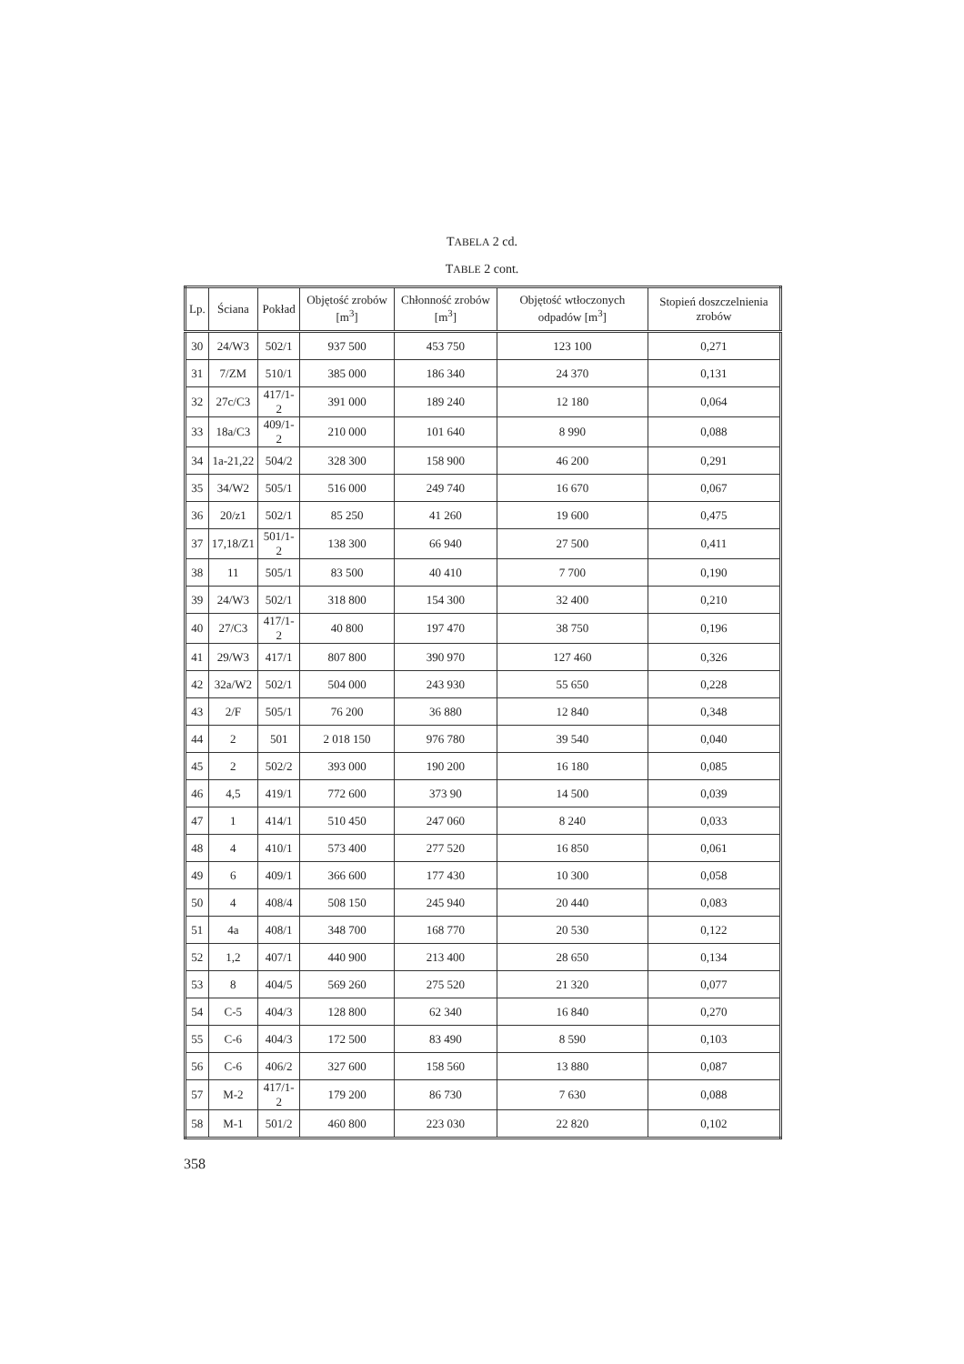TABELA 2 cd.
TABLE 2 cont.
| Lp. | Ściana | Pokład | Objętość zrobów [m<sup>3</sup>] | Chłonność zrobów [m<sup>3</sup>] | Objętość wtłoczonych odpadów [m<sup>3</sup>] | Stopień doszczelnienia zrobów |
| --- | --- | --- | --- | --- | --- | --- |
| 30 | 24/W3 | 502/1 | 937 500 | 453 750 | 123 100 | 0,271 |
| 31 | 7/ZM | 510/1 | 385 000 | 186 340 | 24 370 | 0,131 |
| 32 | 27c/C3 | 417/1-2 | 391 000 | 189 240 | 12 180 | 0,064 |
| 33 | 18a/C3 | 409/1-2 | 210 000 | 101 640 | 8 990 | 0,088 |
| 34 | 1a-21,22 | 504/2 | 328 300 | 158 900 | 46 200 | 0,291 |
| 35 | 34/W2 | 505/1 | 516 000 | 249 740 | 16 670 | 0,067 |
| 36 | 20/z1 | 502/1 | 85 250 | 41 260 | 19 600 | 0,475 |
| 37 | 17,18/Z1 | 501/1-2 | 138 300 | 66 940 | 27 500 | 0,411 |
| 38 | 11 | 505/1 | 83 500 | 40 410 | 7 700 | 0,190 |
| 39 | 24/W3 | 502/1 | 318 800 | 154 300 | 32 400 | 0,210 |
| 40 | 27/C3 | 417/1-2 | 40 800 | 197 470 | 38 750 | 0,196 |
| 41 | 29/W3 | 417/1 | 807 800 | 390 970 | 127 460 | 0,326 |
| 42 | 32a/W2 | 502/1 | 504 000 | 243 930 | 55 650 | 0,228 |
| 43 | 2/F | 505/1 | 76 200 | 36 880 | 12 840 | 0,348 |
| 44 | 2 | 501 | 2 018 150 | 976 780 | 39 540 | 0,040 |
| 45 | 2 | 502/2 | 393 000 | 190 200 | 16 180 | 0,085 |
| 46 | 4,5 | 419/1 | 772 600 | 373 90 | 14 500 | 0,039 |
| 47 | 1 | 414/1 | 510 450 | 247 060 | 8 240 | 0,033 |
| 48 | 4 | 410/1 | 573 400 | 277 520 | 16 850 | 0,061 |
| 49 | 6 | 409/1 | 366 600 | 177 430 | 10 300 | 0,058 |
| 50 | 4 | 408/4 | 508 150 | 245 940 | 20 440 | 0,083 |
| 51 | 4a | 408/1 | 348 700 | 168 770 | 20 530 | 0,122 |
| 52 | 1,2 | 407/1 | 440 900 | 213 400 | 28 650 | 0,134 |
| 53 | 8 | 404/5 | 569 260 | 275 520 | 21 320 | 0,077 |
| 54 | C-5 | 404/3 | 128 800 | 62 340 | 16 840 | 0,270 |
| 55 | C-6 | 404/3 | 172 500 | 83 490 | 8 590 | 0,103 |
| 56 | C-6 | 406/2 | 327 600 | 158 560 | 13 880 | 0,087 |
| 57 | M-2 | 417/1-2 | 179 200 | 86 730 | 7 630 | 0,088 |
| 58 | M-1 | 501/2 | 460 800 | 223 030 | 22 820 | 0,102 |
358